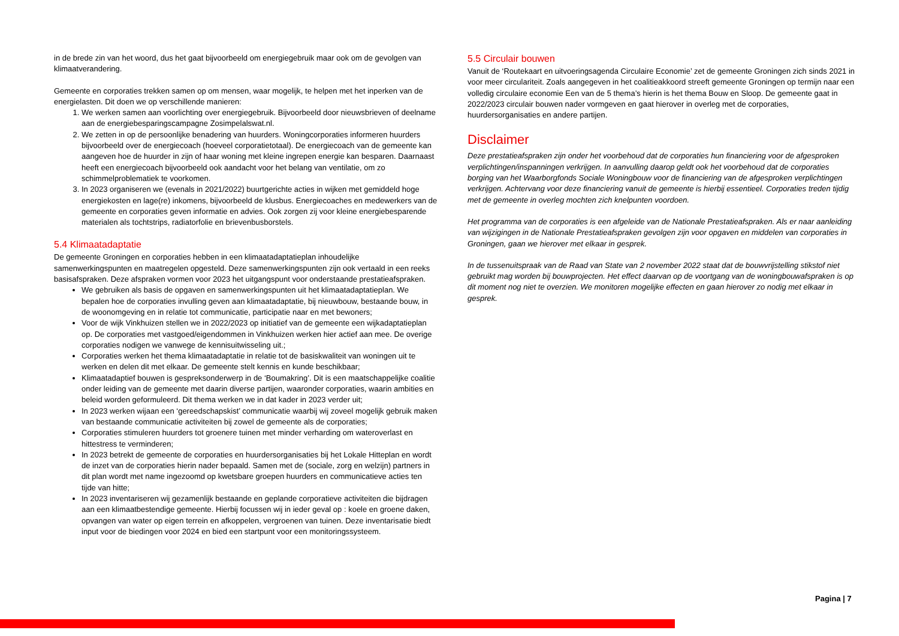in de brede zin van het woord, dus het gaat bijvoorbeeld om energiegebruik maar ook om de gevolgen van klimaatverandering.
Gemeente en corporaties trekken samen op om mensen, waar mogelijk, te helpen met het inperken van de energielasten. Dit doen we op verschillende manieren:
1. We werken samen aan voorlichting over energiegebruik. Bijvoorbeeld door nieuwsbrieven of deelname aan de energiebesparingscampagne Zosimpelalswat.nl.
2. We zetten in op de persoonlijke benadering van huurders. Woningcorporaties informeren huurders bijvoorbeeld over de energiecoach (hoeveel corporatietotaal). De energiecoach van de gemeente kan aangeven hoe de huurder in zijn of haar woning met kleine ingrepen energie kan besparen. Daarnaast heeft een energiecoach bijvoorbeeld ook aandacht voor het belang van ventilatie, om zo schimmelproblematiek te voorkomen.
3. In 2023 organiseren we (evenals in 2021/2022) buurtgerichte acties in wijken met gemiddeld hoge energiekosten en lage(re) inkomens, bijvoorbeeld de klusbus. Energiecoaches en medewerkers van de gemeente en corporaties geven informatie en advies. Ook zorgen zij voor kleine energiebesparende materialen als tochtstrips, radiatorfolie en brievenbusborstels.
5.4 Klimaatadaptatie
De gemeente Groningen en corporaties hebben in een klimaatadaptatieplan inhoudelijke samenwerkingspunten en maatregelen opgesteld. Deze samenwerkingspunten zijn ook vertaald in een reeks basisafspraken. Deze afspraken vormen voor 2023 het uitgangspunt voor onderstaande prestatieafspraken.
We gebruiken als basis de opgaven en samenwerkingspunten uit het klimaatadaptatieplan. We bepalen hoe de corporaties invulling geven aan klimaatadaptatie, bij nieuwbouw, bestaande bouw, in de woonomgeving en in relatie tot communicatie, participatie naar en met bewoners;
Voor de wijk Vinkhuizen stellen we in 2022/2023 op initiatief van de gemeente een wijkadaptatieplan op. De corporaties met vastgoed/eigendommen in Vinkhuizen werken hier actief aan mee. De overige corporaties nodigen we vanwege de kennisuitwisseling uit.;
Corporaties werken het thema klimaatadaptatie in relatie tot de basiskwaliteit van woningen uit te werken en delen dit met elkaar. De gemeente stelt kennis en kunde beschikbaar;
Klimaatadaptief bouwen is gespreksonderwerp in de ‘Boumakring’. Dit is een maatschappelijke coalitie onder leiding van de gemeente met daarin diverse partijen, waaronder corporaties, waarin ambities en beleid worden geformuleerd. Dit thema werken we in dat kader in 2023 verder uit;
In 2023 werken wijaan een ‘gereedschapskist’ communicatie waarbij wij zoveel mogelijk gebruik maken van bestaande communicatie activiteiten bij zowel de gemeente als de corporaties;
Corporaties stimuleren huurders tot groenere tuinen met minder verharding om wateroverlast en hittestress te verminderen;
In 2023 betrekt de gemeente de corporaties en huurdersorganisaties bij het Lokale Hitteplan en wordt de inzet van de corporaties hierin nader bepaald. Samen met de (sociale, zorg en welzijn) partners in dit plan wordt met name ingezoomd op kwetsbare groepen huurders en communicatieve acties ten tijde van hitte;
In 2023 inventariseren wij gezamenlijk bestaande en geplande corporatieve activiteiten die bijdragen aan een klimaatbestendige gemeente. Hierbij focussen wij in ieder geval op : koele en groene daken, opvangen van water op eigen terrein en afkoppelen, vergroenen van tuinen. Deze inventarisatie biedt input voor de biedingen voor 2024 en bied een startpunt voor een monitoringssysteem.
5.5 Circulair bouwen
Vanuit de ‘Routekaart en uitvoeringsagenda Circulaire Economie’ zet de gemeente Groningen zich sinds 2021 in voor meer circulariteit. Zoals aangegeven in het coalitieakkoord streeft gemeente Groningen op termijn naar een volledig circulaire economie Een van de 5 thema’s hierin is het thema Bouw en Sloop. De gemeente gaat in 2022/2023 circulair bouwen nader vormgeven en gaat hierover in overleg met de corporaties, huurdersorganisaties en andere partijen.
Disclaimer
Deze prestatieafspraken zijn onder het voorbehoud dat de corporaties hun financiering voor de afgesproken verplichtingen/inspanningen verkrijgen. In aanvulling daarop geldt ook het voorbehoud dat de corporaties borging van het Waarborgfonds Sociale Woningbouw voor de financiering van de afgesproken verplichtingen verkrijgen. Achtervang voor deze financiering vanuit de gemeente is hierbij essentieel. Corporaties treden tijdig met de gemeente in overleg mochten zich knelpunten voordoen.
Het programma van de corporaties is een afgeleide van de Nationale Prestatieafspraken. Als er naar aanleiding van wijzigingen in de Nationale Prestatieafspraken gevolgen zijn voor opgaven en middelen van corporaties in Groningen, gaan we hierover met elkaar in gesprek.
In de tussenuitspraak van de Raad van State van 2 november 2022 staat dat de bouwvrijstelling stikstof niet gebruikt mag worden bij bouwprojecten. Het effect daarvan op de voortgang van de woningbouwafspraken is op dit moment nog niet te overzien. We monitoren mogelijke effecten en gaan hierover zo nodig met elkaar in gesprek.
Pagina | 7